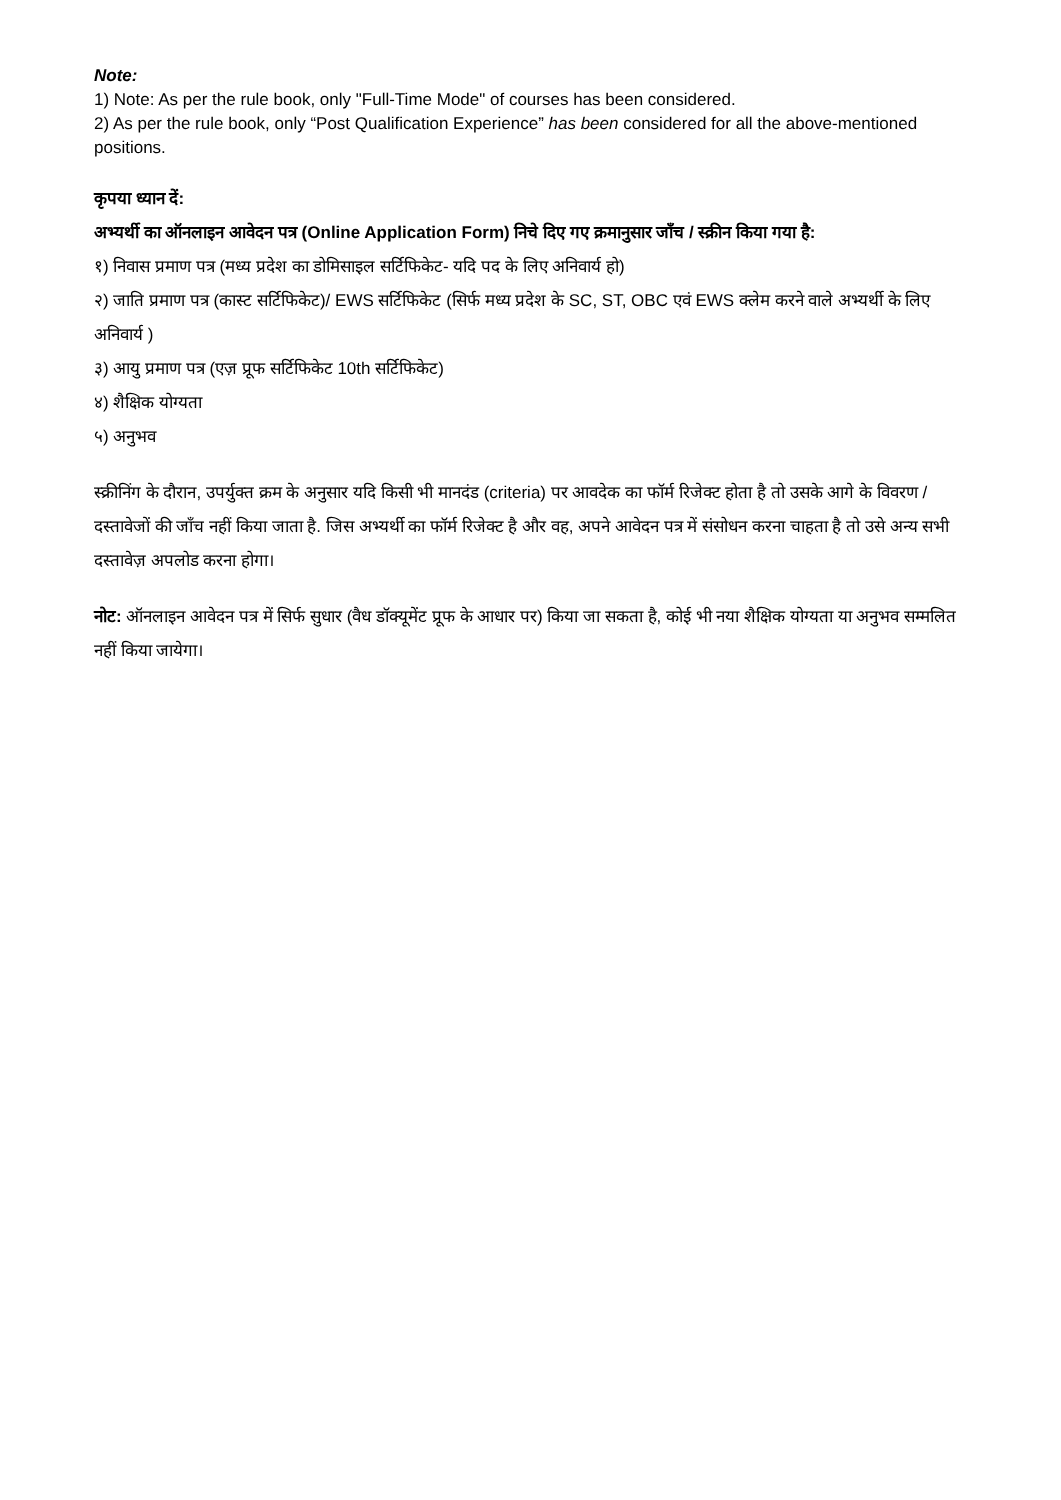Note:
1) Note: As per the rule book, only "Full-Time Mode" of courses has been considered.
2) As per the rule book, only “Post Qualification Experience” has been considered for all the above-mentioned positions.
कृपया ध्यान दें:
अभ्यर्थी का ऑनलाइन आवेदन पत्र (Online Application Form) निचे दिए गए क्रमानुसार जाँच / स्क्रीन किया गया है:
१) निवास प्रमाण पत्र (मध्य प्रदेश का डोमिसाइल सर्टिफिकेट- यदि पद के लिए अनिवार्य हो)
२) जाति प्रमाण पत्र (कास्ट सर्टिफिकेट)/ EWS सर्टिफिकेट (सिर्फ मध्य प्रदेश के SC, ST, OBC एवं EWS क्लेम करने वाले अभ्यर्थी के लिए अनिवार्य )
३) आयु प्रमाण पत्र (एज़ प्रूफ सर्टिफिकेट 10th सर्टिफिकेट)
४) शैक्षिक योग्यता
५) अनुभव
स्क्रीनिंग के दौरान, उपर्युक्त क्रम के अनुसार यदि किसी भी मानदंड (criteria) पर आवदेक का फॉर्म रिजेक्ट होता है तो उसके आगे के विवरण / दस्तावेजों की जाँच नहीं किया जाता है. जिस अभ्यर्थी का फॉर्म रिजेक्ट है और वह, अपने आवेदन पत्र में संसोधन करना चाहता है तो उसे अन्य सभी दस्तावेज़ अपलोड करना होगा।
नोट: ऑनलाइन आवेदन पत्र में सिर्फ सुधार (वैध डॉक्यूमेंट प्रूफ के आधार पर) किया जा सकता है, कोई भी नया शैक्षिक योग्यता या अनुभव सम्मलित नहीं किया जायेगा।